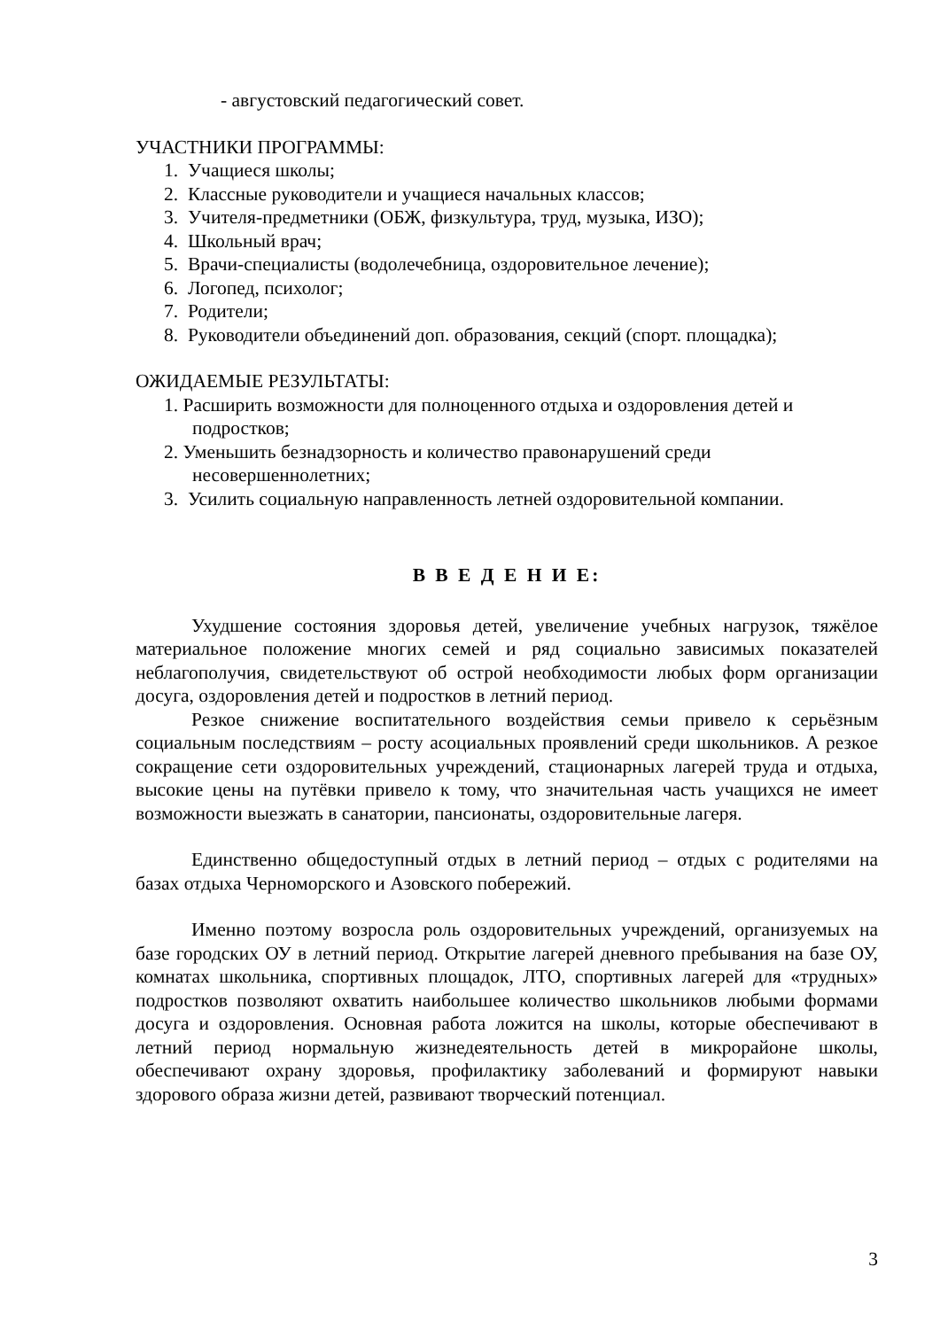- августовский педагогический совет.
УЧАСТНИКИ ПРОГРАММЫ:
1. Учащиеся школы;
2. Классные руководители и учащиеся начальных классов;
3. Учителя-предметники (ОБЖ, физкультура, труд, музыка, ИЗО);
4. Школьный врач;
5. Врачи-специалисты (водолечебница, оздоровительное лечение);
6. Логопед, психолог;
7. Родители;
8. Руководители объединений доп. образования, секций (спорт. площадка);
ОЖИДАЕМЫЕ РЕЗУЛЬТАТЫ:
1. Расширить возможности для полноценного отдыха и оздоровления детей и подростков;
2. Уменьшить безнадзорность и количество правонарушений среди несовершеннолетних;
3. Усилить социальную направленность летней оздоровительной компании.
В В Е Д Е Н И Е:
Ухудшение состояния здоровья детей, увеличение учебных нагрузок, тяжёлое материальное положение многих семей и ряд социально зависимых показателей неблагополучия, свидетельствуют об острой необходимости любых форм организации досуга, оздоровления детей и подростков в летний период.
Резкое снижение воспитательного воздействия семьи привело к серьёзным социальным последствиям – росту асоциальных проявлений среди школьников. А резкое сокращение сети оздоровительных учреждений, стационарных лагерей труда и отдыха, высокие цены на путёвки привело к тому, что значительная часть учащихся не имеет возможности выезжать в санатории, пансионаты, оздоровительные лагеря.
Единственно общедоступный отдых в летний период – отдых с родителями на базах отдыха Черноморского и Азовского побережий.
Именно поэтому возросла роль оздоровительных учреждений, организуемых на базе городских ОУ в летний период. Открытие лагерей дневного пребывания на базе ОУ, комнатах школьника, спортивных площадок, ЛТО, спортивных лагерей для «трудных» подростков позволяют охватить наибольшее количество школьников любыми формами досуга и оздоровления. Основная работа ложится на школы, которые обеспечивают в летний период нормальную жизнедеятельность детей в микрорайоне школы, обеспечивают охрану здоровья, профилактику заболеваний и формируют навыки здорового образа жизни детей, развивают творческий потенциал.
3